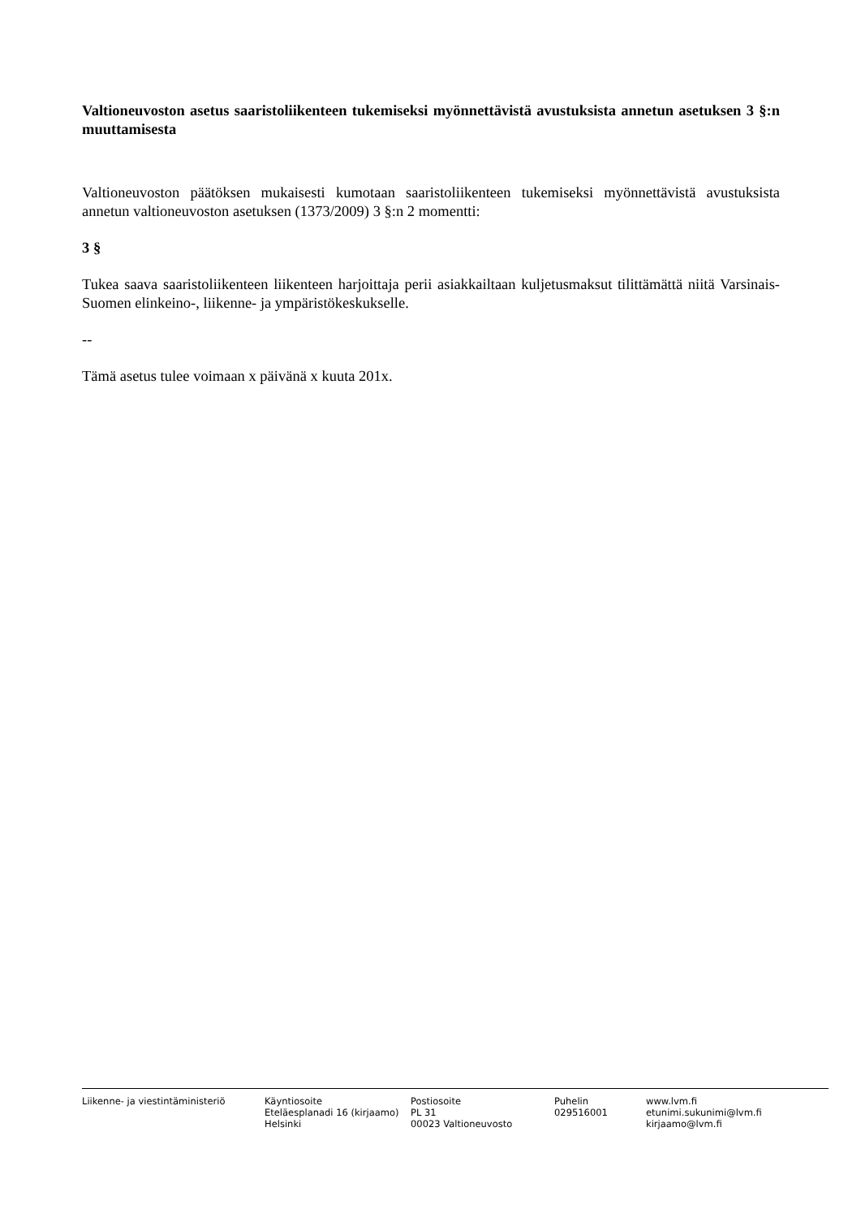Valtioneuvoston asetus saaristoliikenteen tukemiseksi myönnettävistä avustuksista annetun asetuksen 3 §:n muuttamisesta
Valtioneuvoston päätöksen mukaisesti kumotaan saaristoliikenteen tukemiseksi myönnettävistä avustuksista annetun valtioneuvoston asetuksen (1373/2009) 3 §:n 2 momentti:
3 §
Tukea saava saaristoliikenteen liikenteen harjoittaja perii asiakkailtaan kuljetusmaksut tilittämättä niitä Varsinais-Suomen elinkeino-, liikenne- ja ympäristökeskukselle.
--
Tämä asetus tulee voimaan x päivänä x kuuta 201x.
Liikenne- ja viestintäministeriö Käyntiosoite
Eteläesplanadi 16 (kirjaamo)
Helsinki
Postiosoite
PL 31
00023 Valtioneuvosto
Puhelin
029516001
www.lvm.fi
etunimi.sukunimi@lvm.fi
kirjaamo@lvm.fi